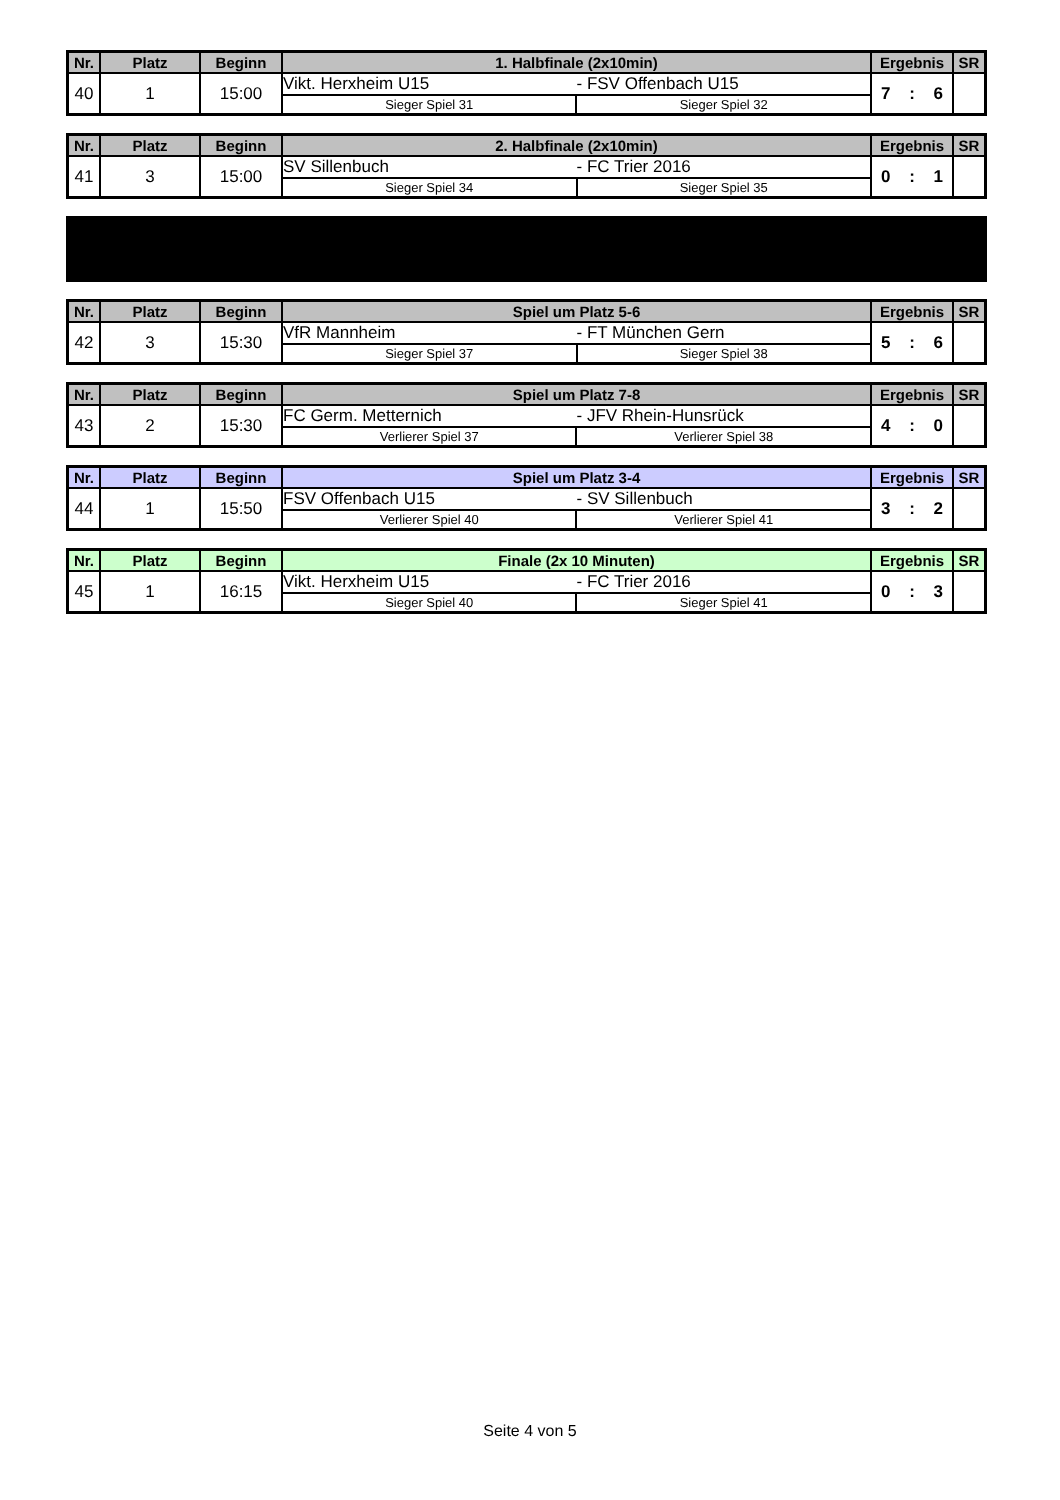| Nr. | Platz | Beginn | 1. Halbfinale (2x10min) | | Ergebnis | SR |
| --- | --- | --- | --- | --- | --- | --- |
| 40 | 1 | 15:00 | Vikt. Herxheim U15 - FSV Offenbach U15 | | 7 : 6 | |
| | | | Sieger Spiel 31 | Sieger Spiel 32 | | |
| Nr. | Platz | Beginn | 2. Halbfinale (2x10min) | | Ergebnis | SR |
| --- | --- | --- | --- | --- | --- | --- |
| 41 | 3 | 15:00 | SV Sillenbuch - FC Trier 2016 | | 0 : 1 | |
| | | | Sieger Spiel 34 | Sieger Spiel 35 | | |
| Nr. | Platz | Beginn | Spiel um Platz 5-6 | | Ergebnis | SR |
| --- | --- | --- | --- | --- | --- | --- |
| 42 | 3 | 15:30 | VfR Mannheim - FT München Gern | | 5 : 6 | |
| | | | Sieger Spiel 37 | Sieger Spiel 38 | | |
| Nr. | Platz | Beginn | Spiel um Platz 7-8 | | Ergebnis | SR |
| --- | --- | --- | --- | --- | --- | --- |
| 43 | 2 | 15:30 | FC Germ. Metternich - JFV Rhein-Hunsrück | | 4 : 0 | |
| | | | Verlierer Spiel 37 | Verlierer Spiel 38 | | |
| Nr. | Platz | Beginn | Spiel um Platz 3-4 | | Ergebnis | SR |
| --- | --- | --- | --- | --- | --- | --- |
| 44 | 1 | 15:50 | FSV Offenbach U15 - SV Sillenbuch | | 3 : 2 | |
| | | | Verlierer Spiel 40 | Verlierer Spiel 41 | | |
| Nr. | Platz | Beginn | Finale (2x 10 Minuten) | | Ergebnis | SR |
| --- | --- | --- | --- | --- | --- | --- |
| 45 | 1 | 16:15 | Vikt. Herxheim U15 - FC Trier 2016 | | 0 : 3 | |
| | | | Sieger Spiel 40 | Sieger Spiel 41 | | |
Seite 4 von 5